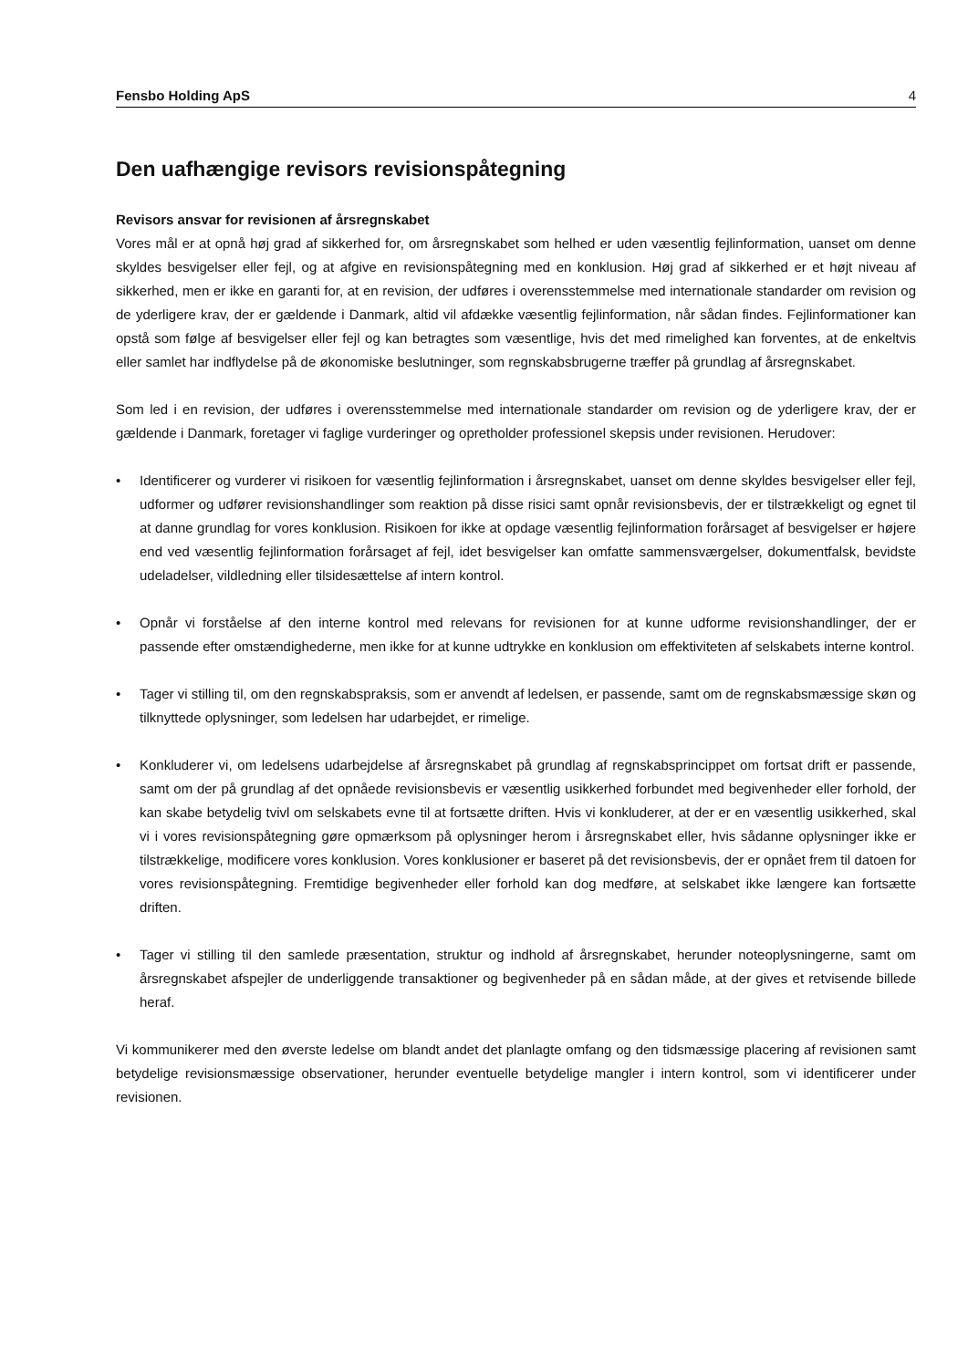Fensbo Holding ApS 4
Den uafhængige revisors revisionspåtegning
Revisors ansvar for revisionen af årsregnskabet
Vores mål er at opnå høj grad af sikkerhed for, om årsregnskabet som helhed er uden væsentlig fejlinformation, uanset om denne skyldes besvigelser eller fejl, og at afgive en revisionspåtegning med en konklusion. Høj grad af sikkerhed er et højt niveau af sikkerhed, men er ikke en garanti for, at en revision, der udføres i overensstemmelse med internationale standarder om revision og de yderligere krav, der er gældende i Danmark, altid vil afdække væsentlig fejlinformation, når sådan findes. Fejlinformationer kan opstå som følge af besvigelser eller fejl og kan betragtes som væsentlige, hvis det med rimelighed kan forventes, at de enkeltvis eller samlet har indflydelse på de økonomiske beslutninger, som regnskabsbrugerne træffer på grundlag af årsregnskabet.
Som led i en revision, der udføres i overensstemmelse med internationale standarder om revision og de yderligere krav, der er gældende i Danmark, foretager vi faglige vurderinger og opretholder professionel skepsis under revisionen. Herudover:
• Identificerer og vurderer vi risikoen for væsentlig fejlinformation i årsregnskabet, uanset om denne skyldes besvigelser eller fejl, udformer og udfører revisionshandlinger som reaktion på disse risici samt opnår revisionsbevis, der er tilstrækkeligt og egnet til at danne grundlag for vores konklusion. Risikoen for ikke at opdage væsentlig fejlinformation forårsaget af besvigelser er højere end ved væsentlig fejlinformation forårsaget af fejl, idet besvigelser kan omfatte sammensværgelser, dokumentfalsk, bevidste udeladelser, vildledning eller tilsidesættelse af intern kontrol.
• Opnår vi forståelse af den interne kontrol med relevans for revisionen for at kunne udforme revisionshandlinger, der er passende efter omstændighederne, men ikke for at kunne udtrykke en konklusion om effektiviteten af selskabets interne kontrol.
• Tager vi stilling til, om den regnskabspraksis, som er anvendt af ledelsen, er passende, samt om de regnskabsmæssige skøn og tilknyttede oplysninger, som ledelsen har udarbejdet, er rimelige.
• Konkluderer vi, om ledelsens udarbejdelse af årsregnskabet på grundlag af regnskabsprincippet om fortsat drift er passende, samt om der på grundlag af det opnåede revisionsbevis er væsentlig usikkerhed forbundet med begivenheder eller forhold, der kan skabe betydelig tvivl om selskabets evne til at fortsætte driften. Hvis vi konkluderer, at der er en væsentlig usikkerhed, skal vi i vores revisionspåtegning gøre opmærksom på oplysninger herom i årsregnskabet eller, hvis sådanne oplysninger ikke er tilstrækkelige, modificere vores konklusion. Vores konklusioner er baseret på det revisionsbevis, der er opnået frem til datoen for vores revisionspåtegning. Fremtidige begivenheder eller forhold kan dog medføre, at selskabet ikke længere kan fortsætte driften.
• Tager vi stilling til den samlede præsentation, struktur og indhold af årsregnskabet, herunder noteoplysningerne, samt om årsregnskabet afspejler de underliggende transaktioner og begivenheder på en sådan måde, at der gives et retvisende billede heraf.
Vi kommunikerer med den øverste ledelse om blandt andet det planlagte omfang og den tidsmæssige placering af revisionen samt betydelige revisionsmæssige observationer, herunder eventuelle betydelige mangler i intern kontrol, som vi identificerer under revisionen.